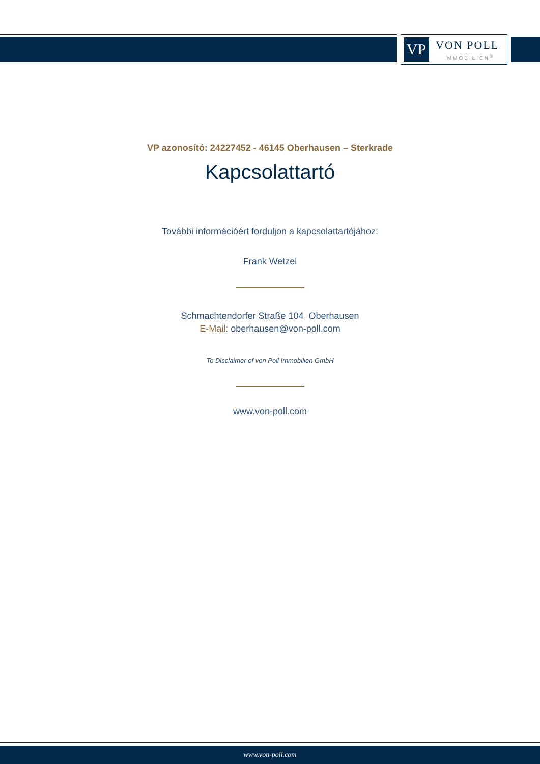VP VON POLL
IMMOBILIEN<sup>®</sup>
VP azonosító: 24227452 - 46145 Oberhausen – Sterkrade
Kapcsolattartó
További információért forduljon a kapcsolattartójához:
Frank Wetzel
Schmachtendorfer Straße 104 Oberhausen
E-Mail: oberhausen@von-poll.com
To Disclaimer of von Poll Immobilien GmbH
www.von-poll.com
www.von-poll.com